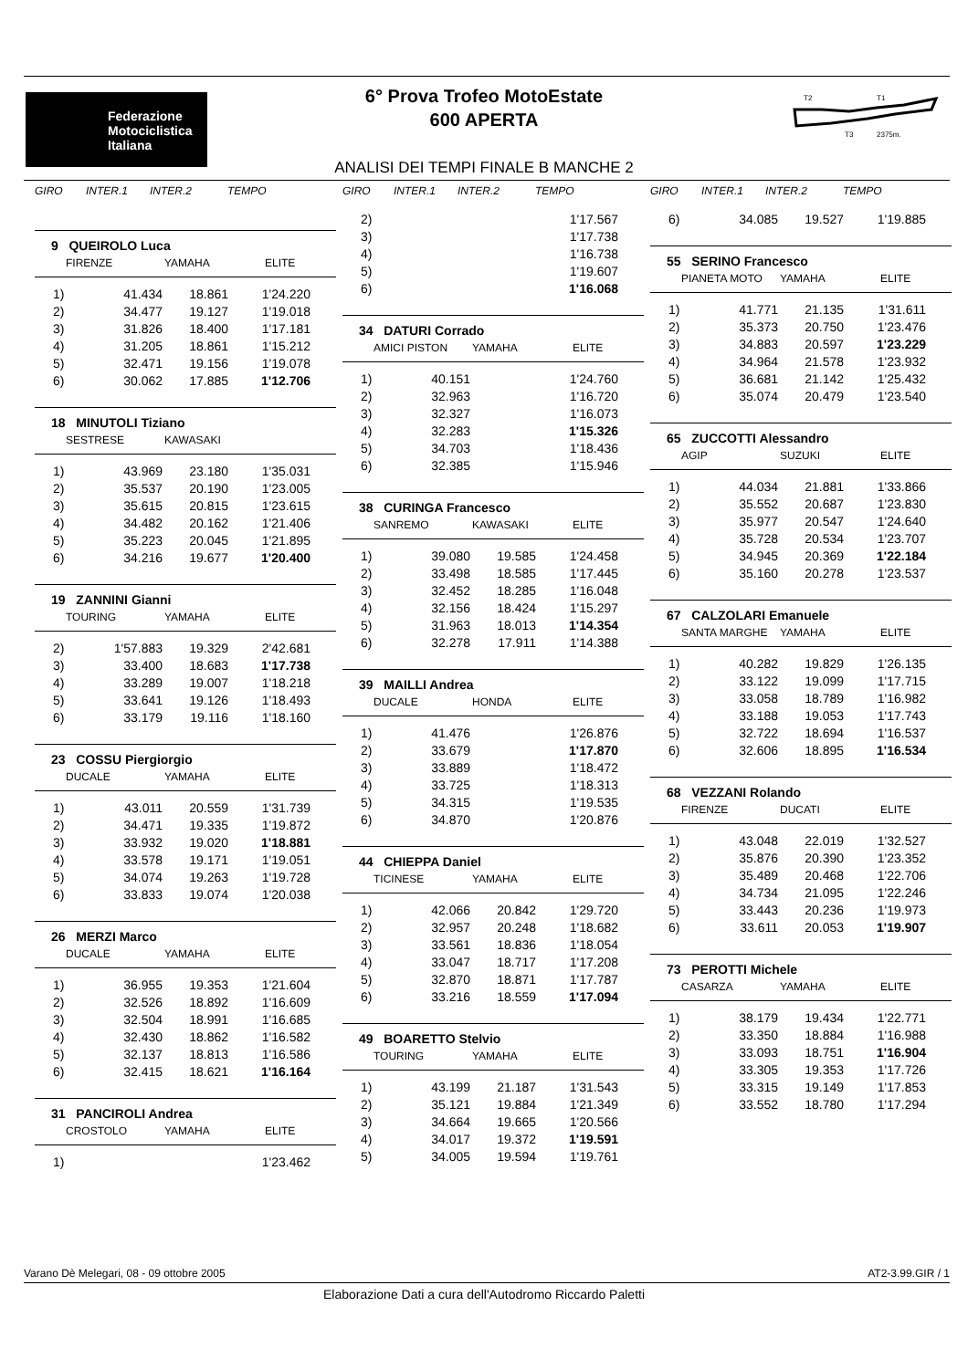Federazione
Motociclistica
Italiana
6° Prova Trofeo MotoEstate
600 APERTA
T2
T1
T3
2375m.
ANALISI DEI TEMPI FINALE B MANCHE 2
GIRO INTER.1 INTER.2 TEMPO
9 QUEIROLO Luca
FIRENZE YAMAHA ELITE
| 1) | 41.434 | 18.861 | 1'24.220 |
| 2) | 34.477 | 19.127 | 1'19.018 |
| 3) | 31.826 | 18.400 | 1'17.181 |
| 4) | 31.205 | 18.861 | 1'15.212 |
| 5) | 32.471 | 19.156 | 1'19.078 |
| 6) | 30.062 | 17.885 | 1'12.706 |
18 MINUTOLI Tiziano
SESTRESE KAWASAKI
| 1) | 43.969 | 23.180 | 1'35.031 |
| 2) | 35.537 | 20.190 | 1'23.005 |
| 3) | 35.615 | 20.815 | 1'23.615 |
| 4) | 34.482 | 20.162 | 1'21.406 |
| 5) | 35.223 | 20.045 | 1'21.895 |
| 6) | 34.216 | 19.677 | 1'20.400 |
19 ZANNINI Gianni
TOURING YAMAHA ELITE
| 2) | 1'57.883 | 19.329 | 2'42.681 |
| 3) | 33.400 | 18.683 | 1'17.738 |
| 4) | 33.289 | 19.007 | 1'18.218 |
| 5) | 33.641 | 19.126 | 1'18.493 |
| 6) | 33.179 | 19.116 | 1'18.160 |
23 COSSU Piergiorgio
DUCALE YAMAHA ELITE
| 1) | 43.011 | 20.559 | 1'31.739 |
| 2) | 34.471 | 19.335 | 1'19.872 |
| 3) | 33.932 | 19.020 | 1'18.881 |
| 4) | 33.578 | 19.171 | 1'19.051 |
| 5) | 34.074 | 19.263 | 1'19.728 |
| 6) | 33.833 | 19.074 | 1'20.038 |
26 MERZI Marco
DUCALE YAMAHA ELITE
| 1) | 36.955 | 19.353 | 1'21.604 |
| 2) | 32.526 | 18.892 | 1'16.609 |
| 3) | 32.504 | 18.991 | 1'16.685 |
| 4) | 32.430 | 18.862 | 1'16.582 |
| 5) | 32.137 | 18.813 | 1'16.586 |
| 6) | 32.415 | 18.621 | 1'16.164 |
31 PANCIROLI Andrea
CROSTOLO YAMAHA ELITE
| 1) | | | 1'23.462 |
GIRO INTER.1 INTER.2 TEMPO
| 2) | | | 1'17.567 |
| 3) | | | 1'17.738 |
| 4) | | | 1'16.738 |
| 5) | | | 1'19.607 |
| 6) | | | 1'16.068 |
34 DATURI Corrado
AMICI PISTON YAMAHA ELITE
| 1) | 40.151 | | 1'24.760 |
| 2) | 32.963 | | 1'16.720 |
| 3) | 32.327 | | 1'16.073 |
| 4) | 32.283 | | 1'15.326 |
| 5) | 34.703 | | 1'18.436 |
| 6) | 32.385 | | 1'15.946 |
38 CURINGA Francesco
SANREMO KAWASAKI ELITE
| 1) | 39.080 | 19.585 | 1'24.458 |
| 2) | 33.498 | 18.585 | 1'17.445 |
| 3) | 32.452 | 18.285 | 1'16.048 |
| 4) | 32.156 | 18.424 | 1'15.297 |
| 5) | 31.963 | 18.013 | 1'14.354 |
| 6) | 32.278 | 17.911 | 1'14.388 |
39 MAILLI Andrea
DUCALE HONDA ELITE
| 1) | 41.476 | | 1'26.876 |
| 2) | 33.679 | | 1'17.870 |
| 3) | 33.889 | | 1'18.472 |
| 4) | 33.725 | | 1'18.313 |
| 5) | 34.315 | | 1'19.535 |
| 6) | 34.870 | | 1'20.876 |
44 CHIEPPA Daniel
TICINESE YAMAHA ELITE
| 1) | 42.066 | 20.842 | 1'29.720 |
| 2) | 32.957 | 20.248 | 1'18.682 |
| 3) | 33.561 | 18.836 | 1'18.054 |
| 4) | 33.047 | 18.717 | 1'17.208 |
| 5) | 32.870 | 18.871 | 1'17.787 |
| 6) | 33.216 | 18.559 | 1'17.094 |
49 BOARETTO Stelvio
TOURING YAMAHA ELITE
| 1) | 43.199 | 21.187 | 1'31.543 |
| 2) | 35.121 | 19.884 | 1'21.349 |
| 3) | 34.664 | 19.665 | 1'20.566 |
| 4) | 34.017 | 19.372 | 1'19.591 |
| 5) | 34.005 | 19.594 | 1'19.761 |
GIRO INTER.1 INTER.2 TEMPO
| 6) | 34.085 | 19.527 | 1'19.885 |
55 SERINO Francesco
PIANETA MOTO YAMAHA ELITE
| 1) | 41.771 | 21.135 | 1'31.611 |
| 2) | 35.373 | 20.750 | 1'23.476 |
| 3) | 34.883 | 20.597 | 1'23.229 |
| 4) | 34.964 | 21.578 | 1'23.932 |
| 5) | 36.681 | 21.142 | 1'25.432 |
| 6) | 35.074 | 20.479 | 1'23.540 |
65 ZUCCOTTI Alessandro
AGIP SUZUKI ELITE
| 1) | 44.034 | 21.881 | 1'33.866 |
| 2) | 35.552 | 20.687 | 1'23.830 |
| 3) | 35.977 | 20.547 | 1'24.640 |
| 4) | 35.728 | 20.534 | 1'23.707 |
| 5) | 34.945 | 20.369 | 1'22.184 |
| 6) | 35.160 | 20.278 | 1'23.537 |
67 CALZOLARI Emanuele
SANTA MARGHE YAMAHA ELITE
| 1) | 40.282 | 19.829 | 1'26.135 |
| 2) | 33.122 | 19.099 | 1'17.715 |
| 3) | 33.058 | 18.789 | 1'16.982 |
| 4) | 33.188 | 19.053 | 1'17.743 |
| 5) | 32.722 | 18.694 | 1'16.537 |
| 6) | 32.606 | 18.895 | 1'16.534 |
68 VEZZANI Rolando
FIRENZE DUCATI ELITE
| 1) | 43.048 | 22.019 | 1'32.527 |
| 2) | 35.876 | 20.390 | 1'23.352 |
| 3) | 35.489 | 20.468 | 1'22.706 |
| 4) | 34.734 | 21.095 | 1'22.246 |
| 5) | 33.443 | 20.236 | 1'19.973 |
| 6) | 33.611 | 20.053 | 1'19.907 |
73 PEROTTI Michele
CASARZA YAMAHA ELITE
| 1) | 38.179 | 19.434 | 1'22.771 |
| 2) | 33.350 | 18.884 | 1'16.988 |
| 3) | 33.093 | 18.751 | 1'16.904 |
| 4) | 33.305 | 19.353 | 1'17.726 |
| 5) | 33.315 | 19.149 | 1'17.853 |
| 6) | 33.552 | 18.780 | 1'17.294 |
Varano Dè Melegari, 08 - 09 ottobre 2005 AT2-3.99.GIR / 1
Elaborazione Dati a cura dell'Autodromo Riccardo Paletti